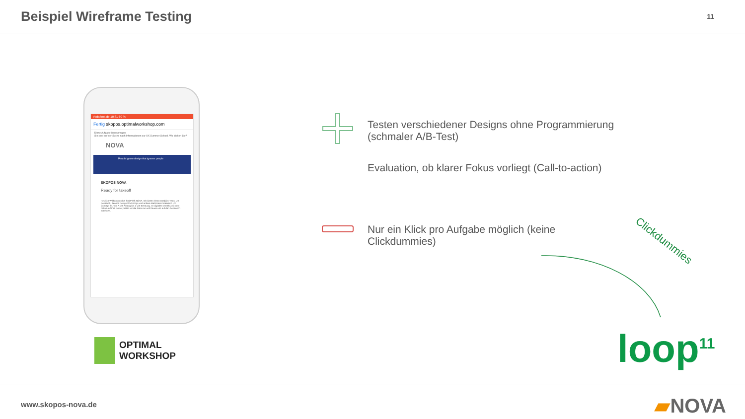Beispiel Wireframe Testing
11
Vodafone.de 10:31 60 %
Fertig skopos.optimalworkshop.com
Diese Aufgabe überspringen
Sie sind auf der Suche nach Informationen zur UX Summer School. Wo klicken Sie?
NOVA
People ignore design that ignores people
SKOPOS NOVA
Ready for takeoff
Herzlich Willkommen bei SKOPOS NOVA. Wir bieten Ihnen Usability-Tests, UX Research, Service Design Workshops und andere Methoden im Bereich UX Concept an. Von A wie Anfang bis Z wie Beratung. Im digitalen Umfeld, mit dem Fokus auf Ihre Nutzer, treten wir die Reise an und freuen uns auf den Austausch mit Ihnen.
OPTIMAL
WORKSHOP
Testen verschiedener Designs ohne Programmierung
(schmaler A/B-Test)
Evaluation, ob klarer Fokus vorliegt (Call-to-action)
Nur ein Klick pro Aufgabe möglich (keine
Clickdummies)
Clickdummies
loop<sup>11</sup>
www.skopos-nova.de
▰NOVA